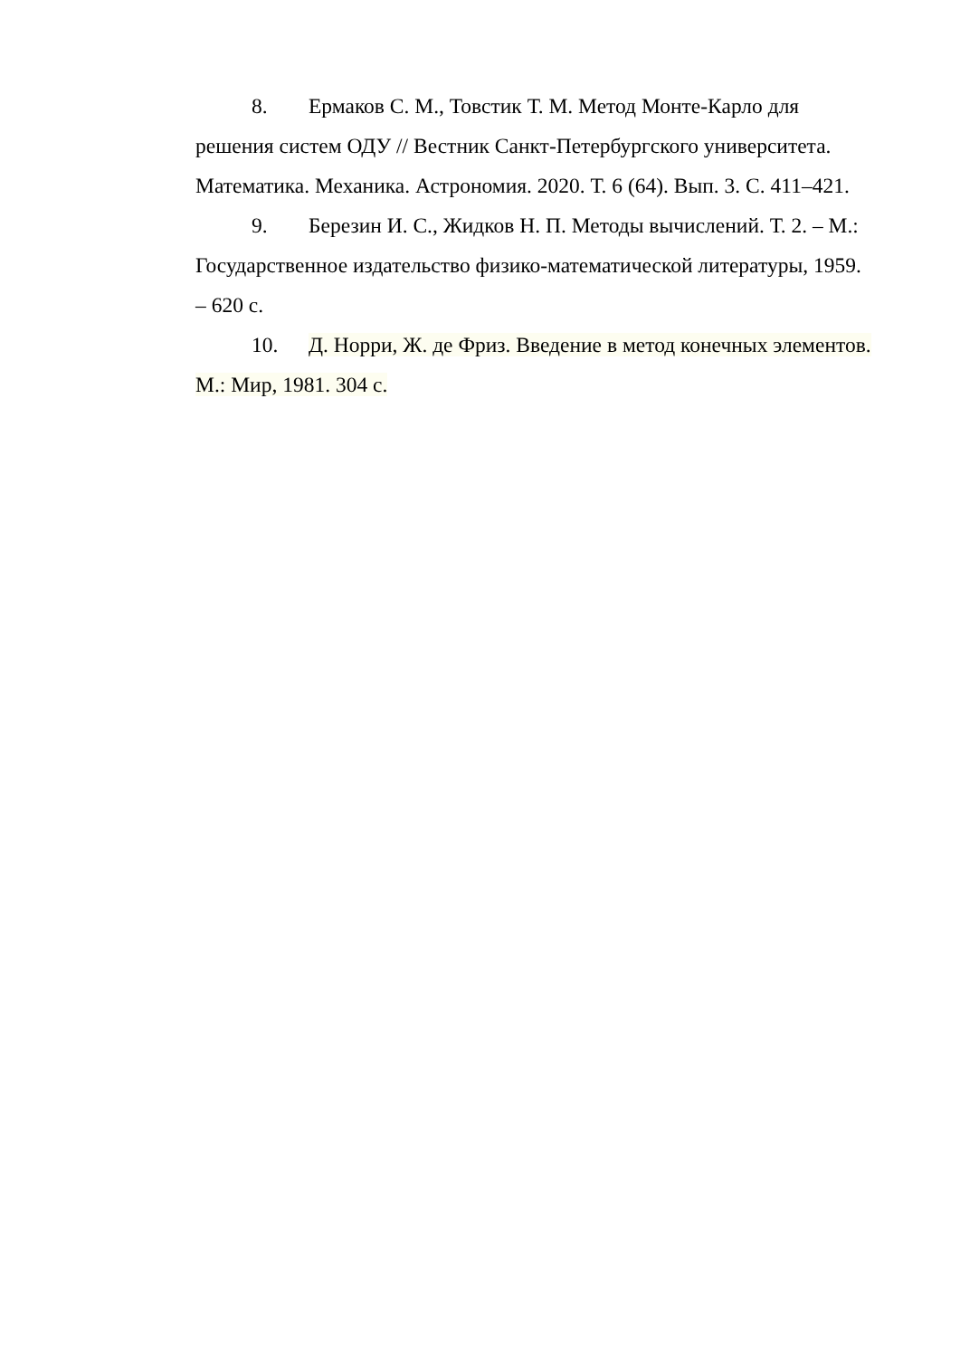8. Ермаков С. М., Товстик Т. М. Метод Монте-Карло для решения систем ОДУ // Вестник Санкт-Петербургского университета. Математика. Механика. Астрономия. 2020. Т. 6 (64). Вып. 3. С. 411–421.
9. Березин И. С., Жидков Н. П. Методы вычислений. Т. 2. – М.: Государственное издательство физико-математической литературы, 1959. – 620 с.
10. Д. Норри, Ж. де Фриз. Введение в метод конечных элементов. М.: Мир, 1981. 304 с.